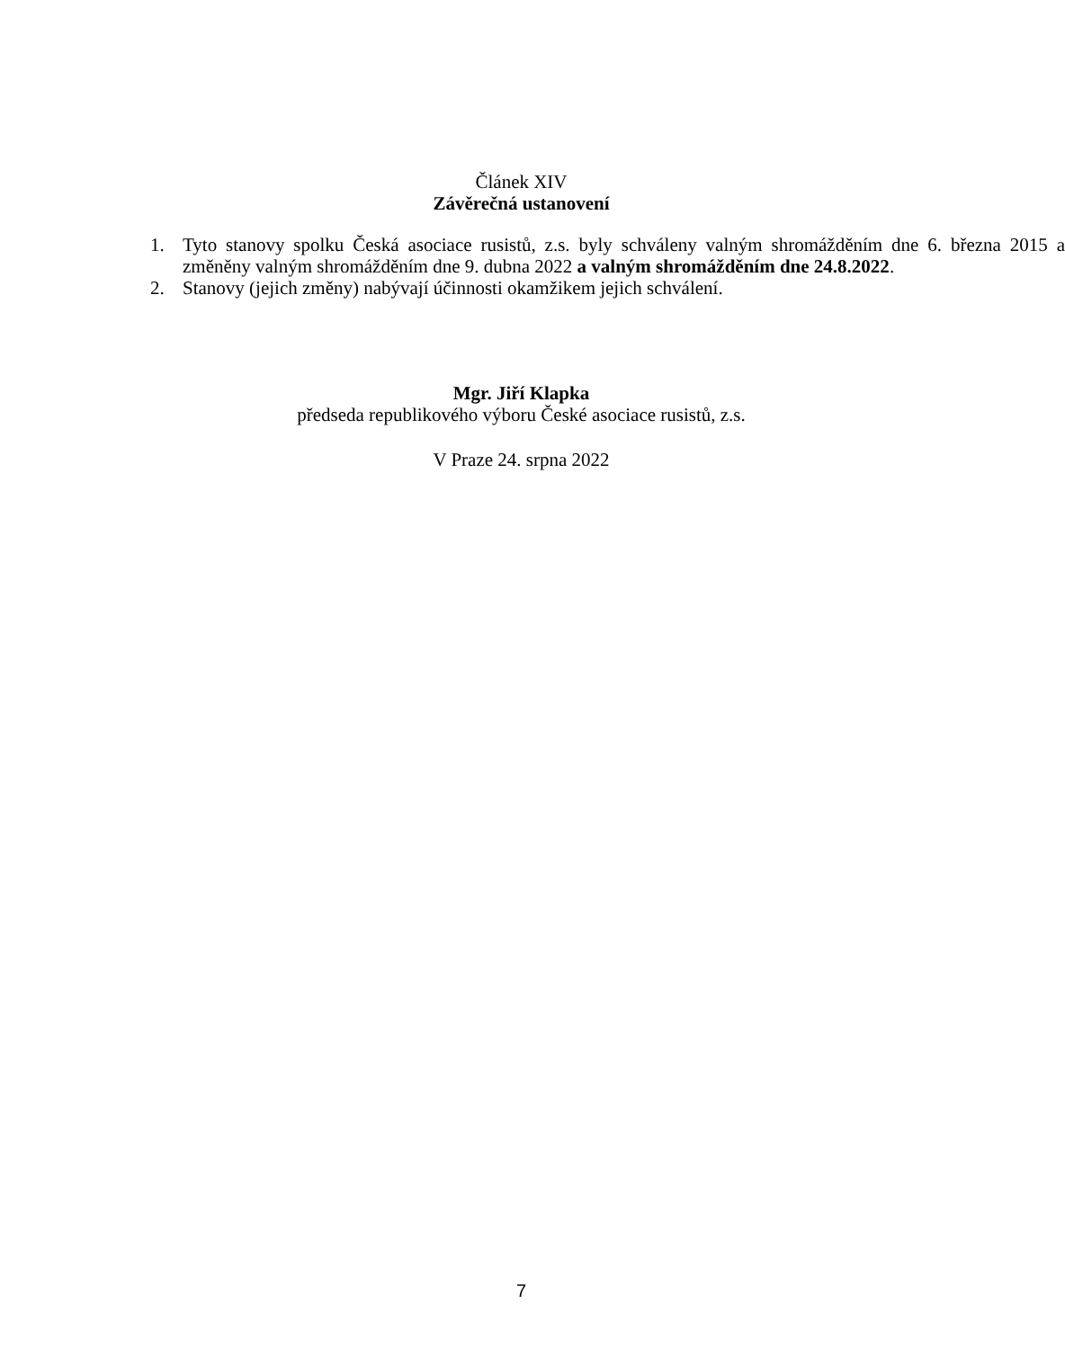Článek XIV
Závěrečná ustanovení
1. Tyto stanovy spolku Česká asociace rusistů, z.s. byly schváleny valným shromážděním dne 6. března 2015 a změněny valným shromážděním dne 9. dubna 2022 a valným shromážděním dne 24.8.2022.
2. Stanovy (jejich změny) nabývají účinnosti okamžikem jejich schválení.
Mgr. Jiří Klapka
předseda republikového výboru České asociace rusistů, z.s.
V Praze 24. srpna 2022
7